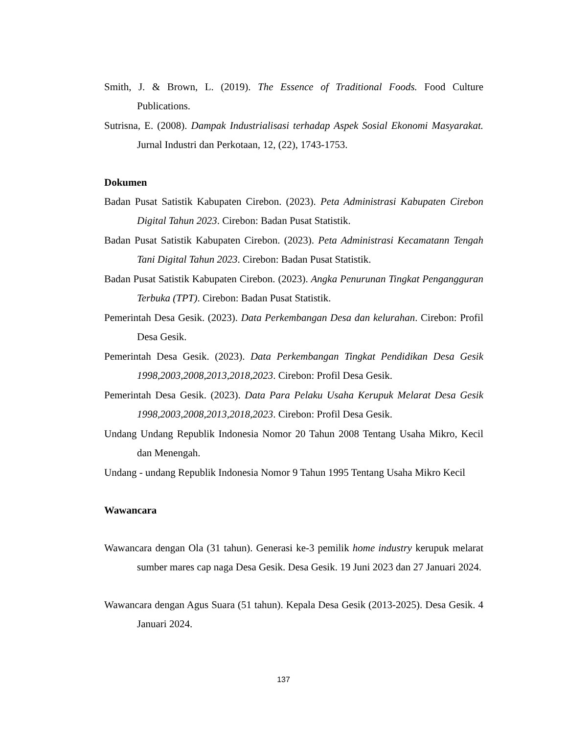Smith, J. & Brown, L. (2019). The Essence of Traditional Foods. Food Culture Publications.
Sutrisna, E. (2008). Dampak Industrialisasi terhadap Aspek Sosial Ekonomi Masyarakat. Jurnal Industri dan Perkotaan, 12, (22), 1743-1753.
Dokumen
Badan Pusat Satistik Kabupaten Cirebon. (2023). Peta Administrasi Kabupaten Cirebon Digital Tahun 2023. Cirebon: Badan Pusat Statistik.
Badan Pusat Satistik Kabupaten Cirebon. (2023). Peta Administrasi Kecamatann Tengah Tani Digital Tahun 2023. Cirebon: Badan Pusat Statistik.
Badan Pusat Satistik Kabupaten Cirebon. (2023). Angka Penurunan Tingkat Pengangguran Terbuka (TPT). Cirebon: Badan Pusat Statistik.
Pemerintah Desa Gesik. (2023). Data Perkembangan Desa dan kelurahan. Cirebon: Profil Desa Gesik.
Pemerintah Desa Gesik. (2023). Data Perkembangan Tingkat Pendidikan Desa Gesik 1998,2003,2008,2013,2018,2023. Cirebon: Profil Desa Gesik.
Pemerintah Desa Gesik. (2023). Data Para Pelaku Usaha Kerupuk Melarat Desa Gesik 1998,2003,2008,2013,2018,2023. Cirebon: Profil Desa Gesik.
Undang Undang Republik Indonesia Nomor 20 Tahun 2008 Tentang Usaha Mikro, Kecil dan Menengah.
Undang - undang Republik Indonesia Nomor 9 Tahun 1995 Tentang Usaha Mikro Kecil
Wawancara
Wawancara dengan Ola (31 tahun). Generasi ke-3 pemilik home industry kerupuk melarat sumber mares cap naga Desa Gesik. Desa Gesik. 19 Juni 2023 dan 27 Januari 2024.
Wawancara dengan Agus Suara (51 tahun). Kepala Desa Gesik (2013-2025). Desa Gesik. 4 Januari 2024.
137